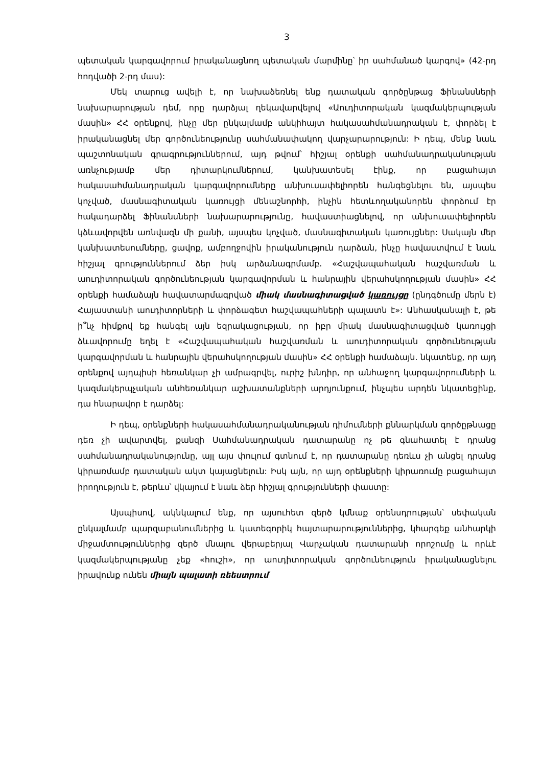3
պետական կարգավորում իրականացնող պետական մարմինը՝ իր սահմանած կարգով» (42-րդ հոդվածի 2-րդ մաս):
Մեկ տարուց ավելի է, որ նախաձեռնել ենք դատական գործընթաց Ֆինանսների նախարարության դեմ, որը դարձյալ ղեկավարվելով «Աուդիտորական կազմակերպության մասին» ՀՀ օրենքով, ինչը մեր ընկալմամբ անկիհայտ հակասահմանադրական է, փորձել է իրականացնել մեր գործունեությունը սահմանափակող վարչարարություն: Ի դեպ, մենք նաև պաշտոնական գրագրություններում, այդ թվում՝ հիշյալ օրենքի սահմանադրականության առնչությամբ մեր դիտարկումներում, կանխատեսել էինք, որ բացահայտ հակասահմանադրական կարգավորումները անխուսափելիորեն հանգեցնելու են, այսպես կոչված, մասնագիտական կառույցի մենաշնորհի, ինչին հետևողականորեն փորձում էր հակադարձել Ֆինանսների նախարարությունը, հավաստիացնելով, որ անխուսափելիորեն կձևավորվեն առնվազն մի քանի, այսպես կոչված, մասնագիտական կառույցներ: Սակայն մեր կանխատեսումները, ցավոք, ամբողջովին իրականություն դարձան, ինչը հավաստվում է նաև հիշյալ գրություններում ձեր իսկ արձանագրմամբ. «Հաշվապահական հաշվառման և աուդիտորական գործունեության կարգավորման և հանրային վերահսկողության մասին» ՀՀ օրենքի համաձայն հավատարմագրված միակ մասնագիտացված կառույցը (ընդգծումը մերն է) Հայաստանի աուդիտորների և փորձագետ հաշվապահների պալատն է»: Անհասկանալի է, թե ի՞նչ հիմքով եք հանգել այն եզրակացության, որ իբր միակ մասնագիտացված կառույցի ձևավորումը եղել է «Հաշվապահական հաշվառման և աուդիտորական գործունեության կարգավորման և հանրային վերահսկողության մասին» ՀՀ օրենքի համաձայն. նկատենք, որ այդ օրենքով այդպիսի հեռանկար չի ամրագրվել, ուրիշ խնդիր, որ անհաջող կարգավորումների և կազմակերպչական անհեռանկար աշխատանքների արդյունքում, ինչպես արդեն նկատեցինք, դա հնարավոր է դարձել:
Ի դեպ, օրենքների հակասահմանադրականության դիմումների քննարկման գործըթնացը դեռ չի ավարտվել, քանզի Սահմանադրական դատարանը ոչ թե գնահատել է դրանց սահմանադրականությունը, այլ այս փուլում գտնում է, որ դատարանը դեռևս չի անցել դրանց կիրառմամբ դատական ակտ կայացնելուն: Իսկ այն, որ այդ օրենքների կիրառումը բացահայտ իրողություն է, թերևս՝ վկայում է նաև ձեր հիշյալ գրությունների փաստը:
Այսպիսով, ակնկալում ենք, որ այսուհետ զերծ կմնաք օրենսդրության՝ սեփական ընկալմամբ պարզաբանումներից և կատեգորիկ հայտարարություններից, կհարգեք անհարկի միջամտություններից զերծ մնալու վերաբերյալ Վարչական դատարանի որոշումը և որևէ կազմակերպությանը չեք «հուշի», որ աուդիտորական գործունեություն իրականացնելու իրավունք ունեն միայն պալատի ռեեստրում